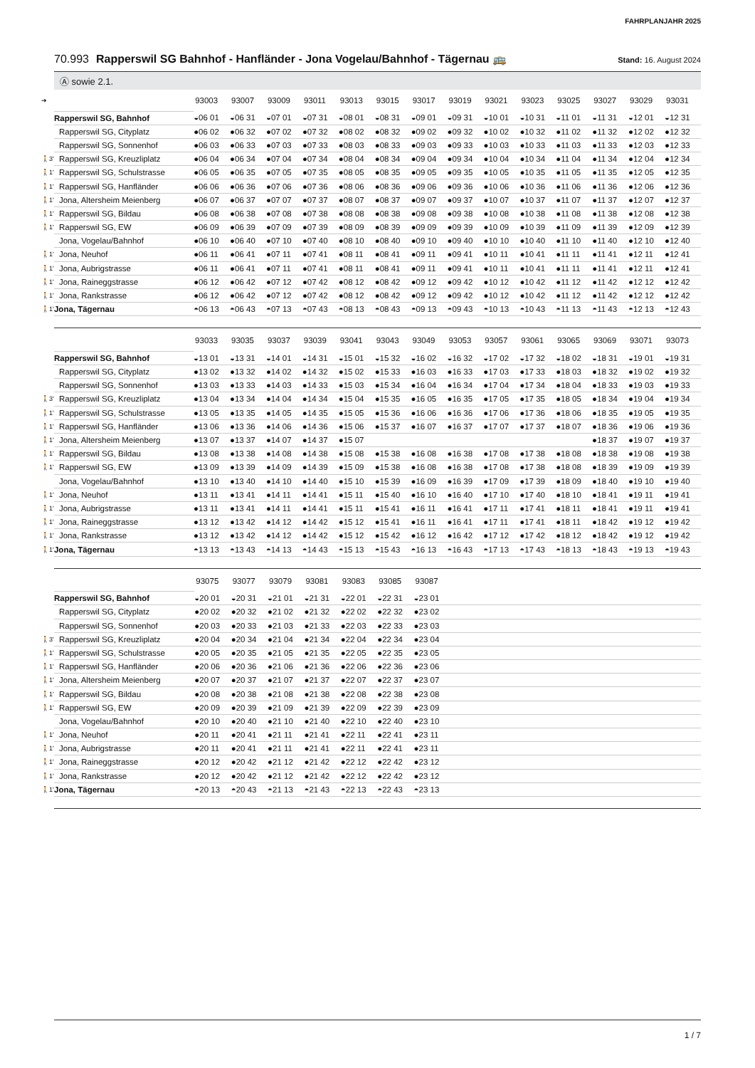FAHRPLANJAHR 2025
70.993 Rapperswil SG Bahnhof - Hanfländer - Jona Vogelau/Bahnhof - Tägernau 🚌
Stand: 16. August 2024
Ⓐ sowie 2.1.
| ➔ | | 93003 | 93007 | 93009 | 93011 | 93013 | 93015 | 93017 | 93019 | 93021 | 93023 | 93025 | 93027 | 93029 | 93031 |
| | Rapperswil SG, Bahnhof | ◒06 01 | ◒06 31 | ◒07 01 | ◒07 31 | ◒08 01 | ◒08 31 | ◒09 01 | ◒09 31 | ◒10 01 | ◒10 31 | ◒11 01 | ◒11 31 | ◒12 01 | ◒12 31 |
| | Rapperswil SG, Cityplatz | ●06 02 | ●06 32 | ●07 02 | ●07 32 | ●08 02 | ●08 32 | ●09 02 | ●09 32 | ●10 02 | ●10 32 | ●11 02 | ●11 32 | ●12 02 | ●12 32 |
| | Rapperswil SG, Sonnenhof | ●06 03 | ●06 33 | ●07 03 | ●07 33 | ●08 03 | ●08 33 | ●09 03 | ●09 33 | ●10 03 | ●10 33 | ●11 03 | ●11 33 | ●12 03 | ●12 33 |
| 🚶3' | Rapperswil SG, Kreuzliplatz | ●06 04 | ●06 34 | ●07 04 | ●07 34 | ●08 04 | ●08 34 | ●09 04 | ●09 34 | ●10 04 | ●10 34 | ●11 04 | ●11 34 | ●12 04 | ●12 34 |
| 🚶1' | Rapperswil SG, Schulstrasse | ●06 05 | ●06 35 | ●07 05 | ●07 35 | ●08 05 | ●08 35 | ●09 05 | ●09 35 | ●10 05 | ●10 35 | ●11 05 | ●11 35 | ●12 05 | ●12 35 |
| 🚶1' | Rapperswil SG, Hanfländer | ●06 06 | ●06 36 | ●07 06 | ●07 36 | ●08 06 | ●08 36 | ●09 06 | ●09 36 | ●10 06 | ●10 36 | ●11 06 | ●11 36 | ●12 06 | ●12 36 |
| 🚶1' | Jona, Altersheim Meienberg | ●06 07 | ●06 37 | ●07 07 | ●07 37 | ●08 07 | ●08 37 | ●09 07 | ●09 37 | ●10 07 | ●10 37 | ●11 07 | ●11 37 | ●12 07 | ●12 37 |
| 🚶1' | Rapperswil SG, Bildau | ●06 08 | ●06 38 | ●07 08 | ●07 38 | ●08 08 | ●08 38 | ●09 08 | ●09 38 | ●10 08 | ●10 38 | ●11 08 | ●11 38 | ●12 08 | ●12 38 |
| 🚶1' | Rapperswil SG, EW | ●06 09 | ●06 39 | ●07 09 | ●07 39 | ●08 09 | ●08 39 | ●09 09 | ●09 39 | ●10 09 | ●10 39 | ●11 09 | ●11 39 | ●12 09 | ●12 39 |
| | Jona, Vogelau/Bahnhof | ●06 10 | ●06 40 | ●07 10 | ●07 40 | ●08 10 | ●08 40 | ●09 10 | ●09 40 | ●10 10 | ●10 40 | ●11 10 | ●11 40 | ●12 10 | ●12 40 |
| 🚶1' | Jona, Neuhof | ●06 11 | ●06 41 | ●07 11 | ●07 41 | ●08 11 | ●08 41 | ●09 11 | ●09 41 | ●10 11 | ●10 41 | ●11 11 | ●11 41 | ●12 11 | ●12 41 |
| 🚶1' | Jona, Aubrigstrasse | ●06 11 | ●06 41 | ●07 11 | ●07 41 | ●08 11 | ●08 41 | ●09 11 | ●09 41 | ●10 11 | ●10 41 | ●11 11 | ●11 41 | ●12 11 | ●12 41 |
| 🚶1' | Jona, Raineggstrasse | ●06 12 | ●06 42 | ●07 12 | ●07 42 | ●08 12 | ●08 42 | ●09 12 | ●09 42 | ●10 12 | ●10 42 | ●11 12 | ●11 42 | ●12 12 | ●12 42 |
| 🚶1' | Jona, Rankstrasse | ●06 12 | ●06 42 | ●07 12 | ●07 42 | ●08 12 | ●08 42 | ●09 12 | ●09 42 | ●10 12 | ●10 42 | ●11 12 | ●11 42 | ●12 12 | ●12 42 |
| 🚶1' | Jona, Tägernau | ◓06 13 | ◓06 43 | ◓07 13 | ◓07 43 | ◓08 13 | ◓08 43 | ◓09 13 | ◓09 43 | ◓10 13 | ◓10 43 | ◓11 13 | ◓11 43 | ◓12 13 | ◓12 43 |
| | | 93033 | 93035 | 93037 | 93039 | 93041 | 93043 | 93049 | 93053 | 93057 | 93061 | 93065 | 93069 | 93071 | 93073 |
| | Rapperswil SG, Bahnhof | ◒13 01 | ◒13 31 | ◒14 01 | ◒14 31 | ◒15 01 | ◒15 32 | ◒16 02 | ◒16 32 | ◒17 02 | ◒17 32 | ◒18 02 | ◒18 31 | ◒19 01 | ◒19 31 |
| | Rapperswil SG, Cityplatz | ●13 02 | ●13 32 | ●14 02 | ●14 32 | ●15 02 | ●15 33 | ●16 03 | ●16 33 | ●17 03 | ●17 33 | ●18 03 | ●18 32 | ●19 02 | ●19 32 |
| | Rapperswil SG, Sonnenhof | ●13 03 | ●13 33 | ●14 03 | ●14 33 | ●15 03 | ●15 34 | ●16 04 | ●16 34 | ●17 04 | ●17 34 | ●18 04 | ●18 33 | ●19 03 | ●19 33 |
| 🚶3' | Rapperswil SG, Kreuzliplatz | ●13 04 | ●13 34 | ●14 04 | ●14 34 | ●15 04 | ●15 35 | ●16 05 | ●16 35 | ●17 05 | ●17 35 | ●18 05 | ●18 34 | ●19 04 | ●19 34 |
| 🚶1' | Rapperswil SG, Schulstrasse | ●13 05 | ●13 35 | ●14 05 | ●14 35 | ●15 05 | ●15 36 | ●16 06 | ●16 36 | ●17 06 | ●17 36 | ●18 06 | ●18 35 | ●19 05 | ●19 35 |
| 🚶1' | Rapperswil SG, Hanfländer | ●13 06 | ●13 36 | ●14 06 | ●14 36 | ●15 06 | ●15 37 | ●16 07 | ●16 37 | ●17 07 | ●17 37 | ●18 07 | ●18 36 | ●19 06 | ●19 36 |
| 🚶1' | Jona, Altersheim Meienberg | ●13 07 | ●13 37 | ●14 07 | ●14 37 | ●15 07 | | | | | | | ●18 37 | ●19 07 | ●19 37 |
| 🚶1' | Rapperswil SG, Bildau | ●13 08 | ●13 38 | ●14 08 | ●14 38 | ●15 08 | ●15 38 | ●16 08 | ●16 38 | ●17 08 | ●17 38 | ●18 08 | ●18 38 | ●19 08 | ●19 38 |
| 🚶1' | Rapperswil SG, EW | ●13 09 | ●13 39 | ●14 09 | ●14 39 | ●15 09 | ●15 38 | ●16 08 | ●16 38 | ●17 08 | ●17 38 | ●18 08 | ●18 39 | ●19 09 | ●19 39 |
| | Jona, Vogelau/Bahnhof | ●13 10 | ●13 40 | ●14 10 | ●14 40 | ●15 10 | ●15 39 | ●16 09 | ●16 39 | ●17 09 | ●17 39 | ●18 09 | ●18 40 | ●19 10 | ●19 40 |
| 🚶1' | Jona, Neuhof | ●13 11 | ●13 41 | ●14 11 | ●14 41 | ●15 11 | ●15 40 | ●16 10 | ●16 40 | ●17 10 | ●17 40 | ●18 10 | ●18 41 | ●19 11 | ●19 41 |
| 🚶1' | Jona, Aubrigstrasse | ●13 11 | ●13 41 | ●14 11 | ●14 41 | ●15 11 | ●15 41 | ●16 11 | ●16 41 | ●17 11 | ●17 41 | ●18 11 | ●18 41 | ●19 11 | ●19 41 |
| 🚶1' | Jona, Raineggstrasse | ●13 12 | ●13 42 | ●14 12 | ●14 42 | ●15 12 | ●15 41 | ●16 11 | ●16 41 | ●17 11 | ●17 41 | ●18 11 | ●18 42 | ●19 12 | ●19 42 |
| 🚶1' | Jona, Rankstrasse | ●13 12 | ●13 42 | ●14 12 | ●14 42 | ●15 12 | ●15 42 | ●16 12 | ●16 42 | ●17 12 | ●17 42 | ●18 12 | ●18 42 | ●19 12 | ●19 42 |
| 🚶1' | Jona, Tägernau | ◓13 13 | ◓13 43 | ◓14 13 | ◓14 43 | ◓15 13 | ◓15 43 | ◓16 13 | ◓16 43 | ◓17 13 | ◓17 43 | ◓18 13 | ◓18 43 | ◓19 13 | ◓19 43 |
| | | 93075 | 93077 | 93079 | 93081 | 93083 | 93085 | 93087 | |
| | Rapperswil SG, Bahnhof | ◒20 01 | ◒20 31 | ◒21 01 | ◒21 31 | ◒22 01 | ◒22 31 | ◒23 01 | |
| | Rapperswil SG, Cityplatz | ●20 02 | ●20 32 | ●21 02 | ●21 32 | ●22 02 | ●22 32 | ●23 02 | |
| | Rapperswil SG, Sonnenhof | ●20 03 | ●20 33 | ●21 03 | ●21 33 | ●22 03 | ●22 33 | ●23 03 | |
| 🚶3' | Rapperswil SG, Kreuzliplatz | ●20 04 | ●20 34 | ●21 04 | ●21 34 | ●22 04 | ●22 34 | ●23 04 | |
| 🚶1' | Rapperswil SG, Schulstrasse | ●20 05 | ●20 35 | ●21 05 | ●21 35 | ●22 05 | ●22 35 | ●23 05 | |
| 🚶1' | Rapperswil SG, Hanfländer | ●20 06 | ●20 36 | ●21 06 | ●21 36 | ●22 06 | ●22 36 | ●23 06 | |
| 🚶1' | Jona, Altersheim Meienberg | ●20 07 | ●20 37 | ●21 07 | ●21 37 | ●22 07 | ●22 37 | ●23 07 | |
| 🚶1' | Rapperswil SG, Bildau | ●20 08 | ●20 38 | ●21 08 | ●21 38 | ●22 08 | ●22 38 | ●23 08 | |
| 🚶1' | Rapperswil SG, EW | ●20 09 | ●20 39 | ●21 09 | ●21 39 | ●22 09 | ●22 39 | ●23 09 | |
| | Jona, Vogelau/Bahnhof | ●20 10 | ●20 40 | ●21 10 | ●21 40 | ●22 10 | ●22 40 | ●23 10 | |
| 🚶1' | Jona, Neuhof | ●20 11 | ●20 41 | ●21 11 | ●21 41 | ●22 11 | ●22 41 | ●23 11 | |
| 🚶1' | Jona, Aubrigstrasse | ●20 11 | ●20 41 | ●21 11 | ●21 41 | ●22 11 | ●22 41 | ●23 11 | |
| 🚶1' | Jona, Raineggstrasse | ●20 12 | ●20 42 | ●21 12 | ●21 42 | ●22 12 | ●22 42 | ●23 12 | |
| 🚶1' | Jona, Rankstrasse | ●20 12 | ●20 42 | ●21 12 | ●21 42 | ●22 12 | ●22 42 | ●23 12 | |
| 🚶1' | Jona, Tägernau | ◓20 13 | ◓20 43 | ◓21 13 | ◓21 43 | ◓22 13 | ◓22 43 | ◓23 13 | |
1 / 7